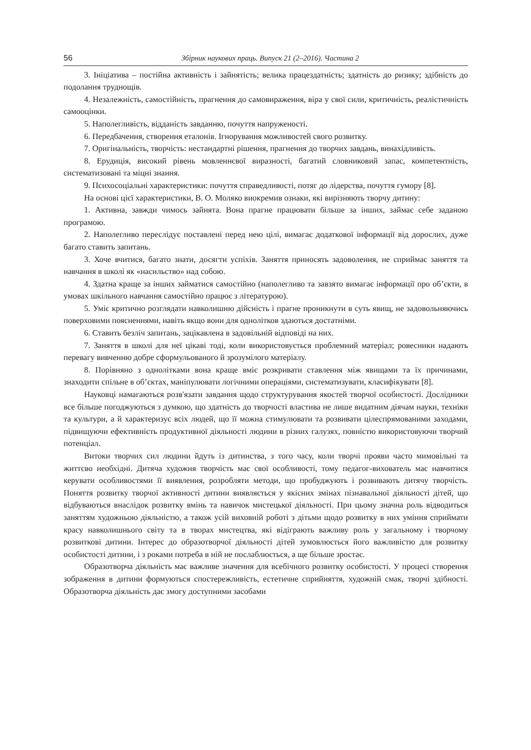56 Збірник наукових праць. Випуск 21 (2–2016). Частина 2
3. Ініціатива – постійна активність і зайнятість; велика працездатність; здатність до ризику; здібність до подолання труднощів.
4. Незалежність, самостійність, прагнення до самовираження, віра у свої сили, критичність, реалістичність самооцінки.
5. Наполегливість, відданість завданню, почуття напруженості.
6. Передбачення, створення еталонів. Ігнорування можливостей свого розвитку.
7. Оригінальність, творчість: нестандартні рішення, прагнення до творчих завдань, винахідливість.
8. Ерудиція, високий рівень мовленнєвої виразності, багатий словниковий запас, компетентність, систематизовані та міцні знання.
9. Психосоціальні характеристики: почуття справедливості, потяг до лідерства, почуття гумору [8].
На основі цієї характеристики, В. О. Моляко виокремив ознаки, які вирізняють творчу дитину:
1. Активна, завжди чимось зайнята. Вона прагне працювати більше за інших, займає себе заданою програмою.
2. Наполегливо переслідує поставлені перед нею цілі, вимагає додаткової інформації від дорослих, дуже багато ставить запитань.
3. Хоче вчитися, багато знати, досягти успіхів. Заняття приносять задоволення, не сприймає заняття та навчання в школі як «насильство» над собою.
4. Здатна краще за інших займатися самостійно (наполегливо та завзято вимагає інформації про об’єкти, в умовах шкільного навчання самостійно працює з літературою).
5. Уміє критично розглядати навколишню дійсність і прагне проникнути в суть явищ, не задовольняючись поверховими поясненнями, навіть якщо вони для однолітков здаються достатніми.
6. Ставить безліч запитань, зацікавлена в задовільній відповіді на них.
7. Заняття в школі для неї цікаві тоді, коли використовується проблемний матеріал; ровесники надають перевагу вивченню добре сформульованого й зрозумілого матеріалу.
8. Порівняно з однолітками вона краще вміє розкривати ставлення між явищами та їх причинами, знаходити спільне в об’єктах, маніпулювати логічними операціями, систематизувати, класифікувати [8].
Науковці намагаються розв'язати завдання щодо структурування якостей творчої особистості. Дослідники все більше погоджуються з думкою, що здатність до творчості властива не лише видатним діячам науки, техніки та культури, а й характеризує всіх людей, що її можна стимулювати та розвивати цілеспрямованими заходами, підвищуючи ефективність продуктивної діяльності людини в різних галузях, повністю використовуючи творчий потенціал.
Витоки творчих сил людини йдуть із дитинства, з того часу, коли творчі прояви часто мимовільні та життєво необхідні. Дитяча художня творчість має свої особливості, тому педагог-вихователь має навчитися керувати особливостями її виявлення, розробляти методи, що пробуджують і розвивають дитячу творчість. Поняття розвитку творчої активності дитини виявляється у якісних змінах пізнавальної діяльності дітей, що відбуваються внаслідок розвитку вмінь та навичок мистецької діяльності. При цьому значна роль відводиться заняттям художньою діяльністю, а також усій виховній роботі з дітьми щодо розвитку в них уміння сприймати красу навколишнього світу та в творах мистецтва, які відіграють важливу роль у загальному і творчому розвиткові дитини. Інтерес до образотворчої діяльності дітей зумовлюється його важливістю для розвитку особистості дитини, і з роками потреба в ній не послаблюється, а ще більше зростає.
Образотворча діяльність має важливе значення для всебічного розвитку особистості. У процесі створення зображення в дитини формуються спостережливість, естетичне сприйняття, художній смак, творчі здібності. Образотворча діяльність дає змогу доступними засобами